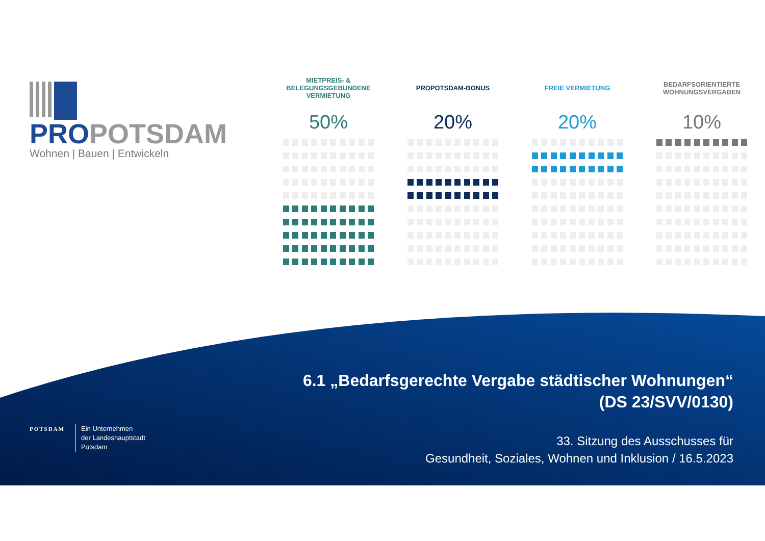PROPOTSDAM
Wohnen | Bauen | Entwickeln
MIETPREIS- &
BELEGUNGSGEBUNDENE
VERMIETUNG
50%
PROPOTSDAM-BONUS
20%
FREIE VERMIETUNG
20%
BEDARFSORIENTIERTE
WOHNUNGSVERGABEN
10%
6.1 „Bedarfsgerechte Vergabe städtischer Wohnungen“
(DS 23/SVV/0130)
33. Sitzung des Ausschusses für
Gesundheit, Soziales, Wohnen und Inklusion / 16.5.2023
POTSDAM
Ein Unternehmen
der Landeshauptstadt
Potsdam